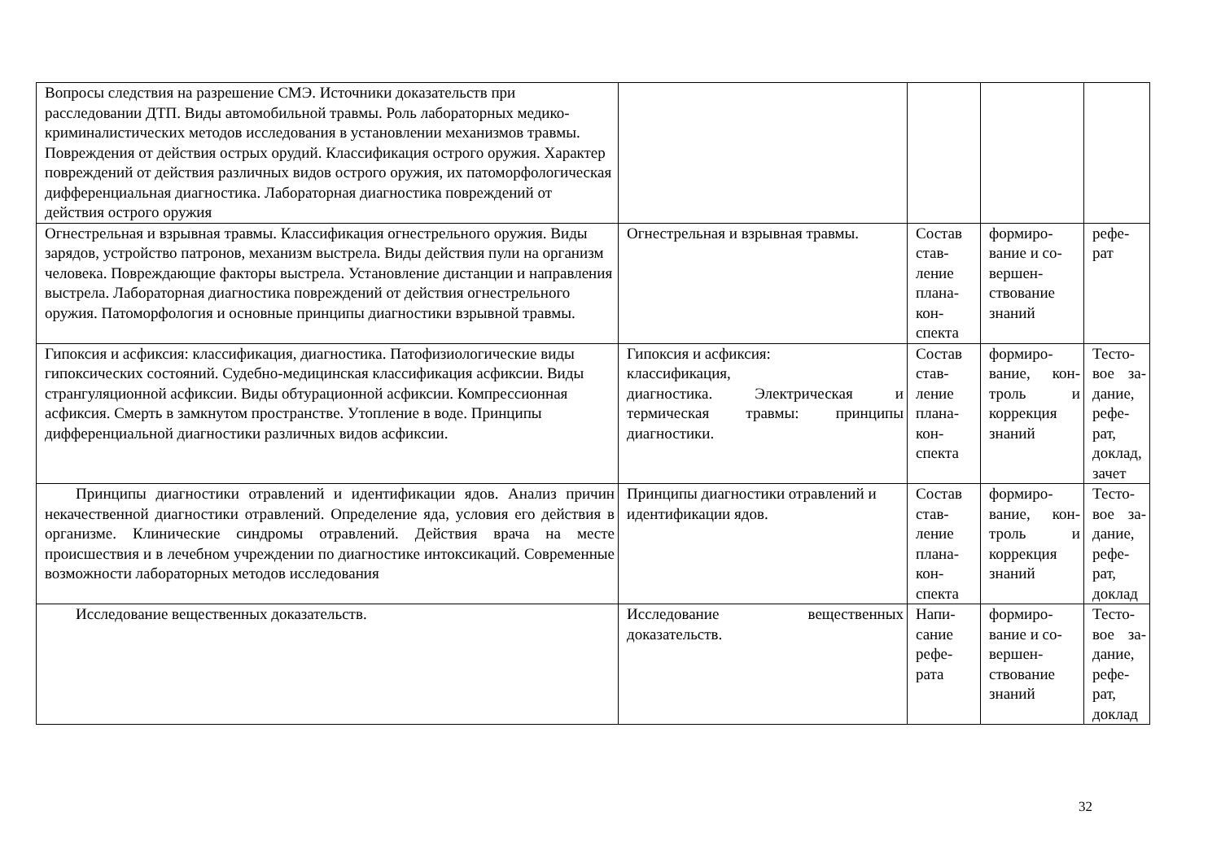| Вопросы следствия на разрешение СМЭ. Источники доказательств при расследовании ДТП. Виды автомобильной травмы. Роль лабораторных медико-криминалистических методов исследования в установлении механизмов травмы. Повреждения от действия острых орудий. Классификация острого оружия. Характер повреждений от действия различных видов острого оружия, их патоморфологическая дифференциальная диагностика. Лабораторная диагностика повреждений от действия острого оружия | | | | |
| Огнестрельная и взрывная травмы. Классификация огнестрельного оружия. Виды зарядов, устройство патронов, механизм выстрела. Виды действия пули на организм человека. Повреждающие факторы выстрела. Установление дистанции и направления выстрела. Лабораторная диагностика повреждений от действия огнестрельного оружия. Патоморфология и основные принципы диагностики взрывной травмы. | Огнестрельная и взрывная травмы. | Состав став-ление плана-кон-спекта | формиро-вание и со-вершен-ствование знаний | рефе-рат |
| Гипоксия и асфиксия: классификация, диагностика. Патофизиологические виды гипоксических состояний. Судебно-медицинская классификация асфиксии. Виды странгуляционной асфиксии. Виды обтурационной асфиксии. Компрессионная асфиксия. Смерть в замкнутом пространстве. Утопление в воде. Принципы дифференциальной диагностики различных видов асфиксии. | Гипоксия и асфиксия: классификация, диагностика. Электрическая и термическая травмы: принципы диагностики. | Состав став-ление плана-кон-спекта | формиро-вание, кон-троль и коррекция знаний | Тесто-вое за-дание, рефе-рат, доклад, зачет |
| Принципы диагностики отравлений и идентификации ядов. Анализ причин некачественной диагностики отравлений. Определение яда, условия его действия в организме. Клинические синдромы отравлений. Действия врача на месте происшествия и в лечебном учреждении по диагностике интоксикаций. Современные возможности лабораторных методов исследования | Принципы диагностики отравлений и идентификации ядов. | Состав став-ление плана-кон-спекта | формиро-вание, кон-троль и коррекция знаний | Тесто-вое за-дание, рефе-рат, доклад |
| Исследование вещественных доказательств. | Исследование вещественных доказательств. | Напи-сание рефе-рата | формиро-вание и со-вершен-ствование знаний | Тесто-вое за-дание, рефе-рат, доклад |
32